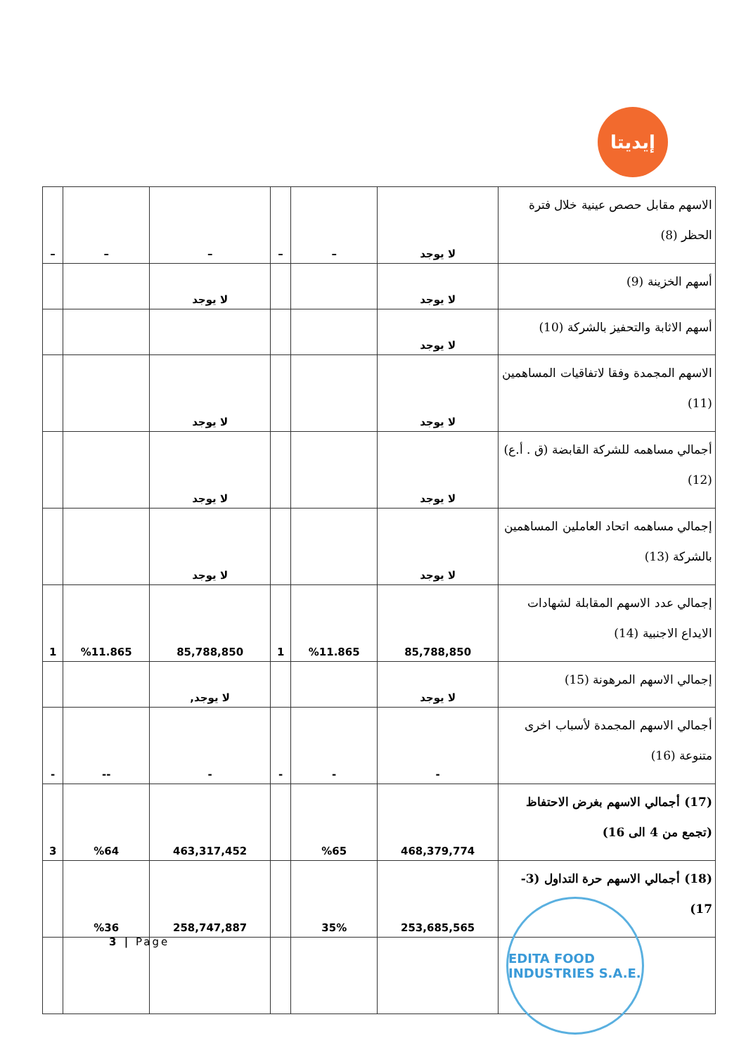إيديتا
| الاسهم مقابل حصص عينية خلال فترة الحظر (8) | لا يوجد | – | – | – | – | – |
| أسهم الخزينة (9) | لا يوجد | | | لا يوجد | | |
| أسهم الاثابة والتحفيز بالشركة (10) | لا يوجد | | | | | |
| الاسهم المجمدة وفقا لاتفاقيات المساهمين (11) | لا يوجد | | | لا يوجد | | |
| أجمالي مساهمه للشركة القابضة (ق . أ.ع)(12) | لا يوجد | | | لا يوجد | | |
| إجمالي مساهمه اتحاد العاملين المساهمين بالشركة (13) | لا يوجد | | | لا يوجد | | |
| إجمالي عدد الاسهم المقابلة لشهادات الايداع الاجنبية (14) | 85,788,850 | %11.865 | 1 | 85,788,850 | %11.865 | 1 |
| إجمالي الاسهم المرهونة (15) | لا يوجد | | | لا يوجد, | | |
| أجمالي الاسهم المجمدة لأسباب اخرى متنوعة (16) | - | - | - | - | -- | - |
| (17) أجمالي الاسهم بغرض الاحتفاظ (تجمع من 4 الى 16) | 468,379,774 | %65 | | 463,317,452 | %64 | 3 |
| (18) أجمالي الاسهم حرة التداول (3-17) | 253,685,565 | 35% | | 258,747,887 | %36 | |
3 | Page
EDITA FOOD INDUSTRIES S.A.E.